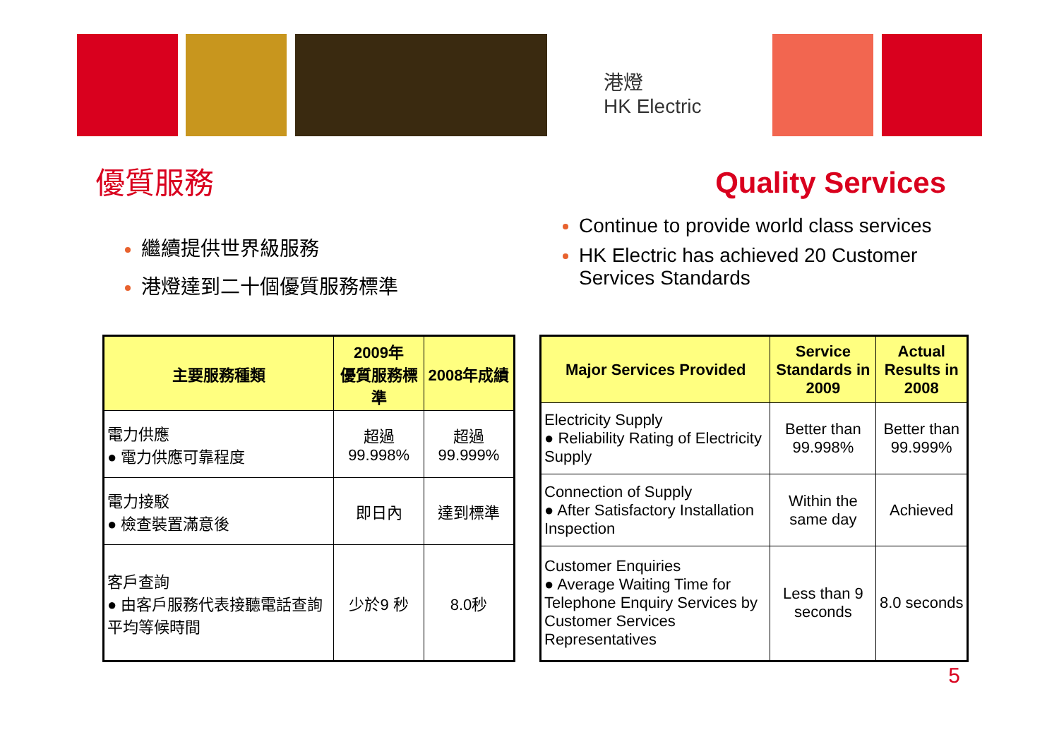港燈
HK Electric
優質服務
Quality Services
繼續提供世界級服務
港燈達到二十個優質服務標準
Continue to provide world class services
HK Electric has achieved 20 Customer Services Standards
| 主要服務種類 | 2009年 優質服務標準 | 2008年成績 |
| --- | --- | --- |
| 電力供應 ● 電力供應可靠程度 | 超過99.998% | 超過99.999% |
| 電力接駁 ● 檢查裝置滿意後 | 即日內 | 達到標準 |
| 客戶查詢 ● 由客戶服務代表接聽電話查詢平均等候時間 | 少於9 秒 | 8.0秒 |
| Major Services Provided | Service Standards in 2009 | Actual Results in 2008 |
| --- | --- | --- |
| Electricity Supply ● Reliability Rating of Electricity Supply | Better than 99.998% | Better than 99.999% |
| Connection of Supply ● After Satisfactory Installation Inspection | Within the same day | Achieved |
| Customer Enquiries ● Average Waiting Time for Telephone Enquiry Services by Customer Services Representatives | Less than 9 seconds | 8.0 seconds |
5